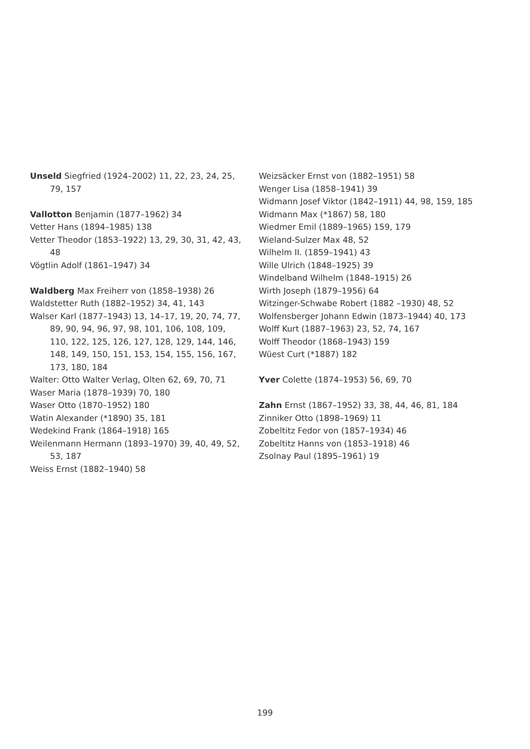Unseld Siegfried (1924–2002) 11, 22, 23, 24, 25, 79, 157
Vallotton Benjamin (1877–1962) 34
Vetter Hans (1894–1985) 138
Vetter Theodor (1853–1922) 13, 29, 30, 31, 42, 43, 48
Vögtlin Adolf (1861–1947) 34
Waldberg Max Freiherr von (1858–1938) 26
Waldstetter Ruth (1882–1952) 34, 41, 143
Walser Karl (1877–1943) 13, 14–17, 19, 20, 74, 77, 89, 90, 94, 96, 97, 98, 101, 106, 108, 109, 110, 122, 125, 126, 127, 128, 129, 144, 146, 148, 149, 150, 151, 153, 154, 155, 156, 167, 173, 180, 184
Walter: Otto Walter Verlag, Olten 62, 69, 70, 71
Waser Maria (1878–1939) 70, 180
Waser Otto (1870–1952) 180
Watin Alexander (*1890) 35, 181
Wedekind Frank (1864–1918) 165
Weilenmann Hermann (1893–1970) 39, 40, 49, 52, 53, 187
Weiss Ernst (1882–1940) 58
Weizsäcker Ernst von (1882–1951) 58
Wenger Lisa (1858–1941) 39
Widmann Josef Viktor (1842–1911) 44, 98, 159, 185
Widmann Max (*1867) 58, 180
Wiedmer Emil (1889–1965) 159, 179
Wieland-Sulzer Max 48, 52
Wilhelm II. (1859–1941) 43
Wille Ulrich (1848–1925) 39
Windelband Wilhelm (1848–1915) 26
Wirth Joseph (1879–1956) 64
Witzinger-Schwabe Robert (1882 –1930) 48, 52
Wolfensberger Johann Edwin (1873–1944) 40, 173
Wolff Kurt (1887–1963) 23, 52, 74, 167
Wolff Theodor (1868–1943) 159
Wüest Curt (*1887) 182
Yver Colette (1874–1953) 56, 69, 70
Zahn Ernst (1867–1952) 33, 38, 44, 46, 81, 184
Zinniker Otto (1898–1969) 11
Zobeltitz Fedor von (1857–1934) 46
Zobeltitz Hanns von (1853–1918) 46
Zsolnay Paul (1895–1961) 19
199